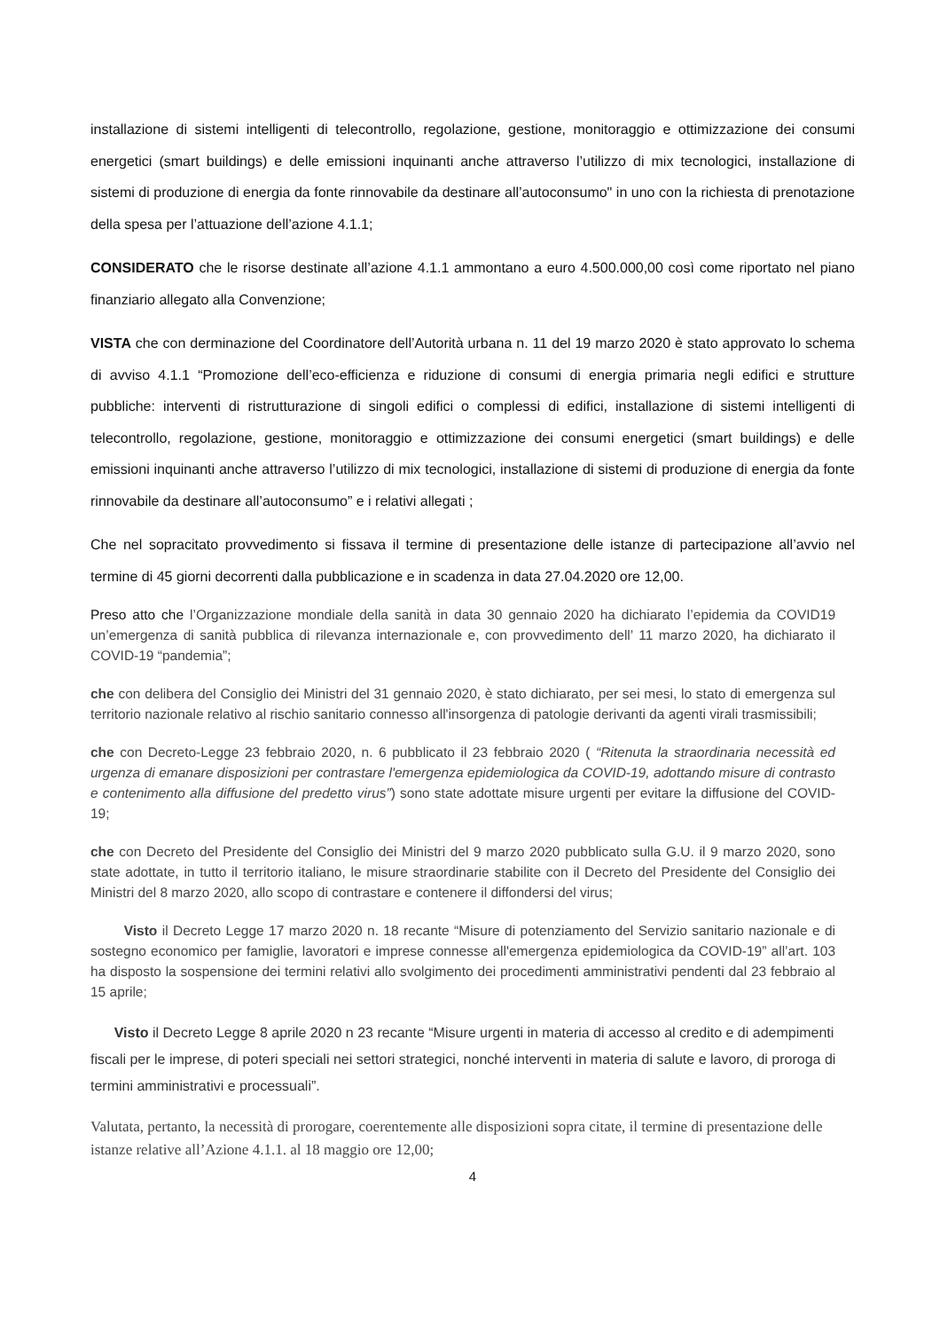installazione di sistemi intelligenti di telecontrollo, regolazione, gestione, monitoraggio e ottimizzazione dei consumi energetici (smart buildings) e delle emissioni inquinanti anche attraverso l’utilizzo di mix tecnologici, installazione di sistemi di produzione di energia da fonte rinnovabile da destinare all’autoconsumo" in uno con la richiesta di prenotazione della spesa per l’attuazione dell’azione 4.1.1;
CONSIDERATO che le risorse destinate all’azione 4.1.1 ammontano a euro 4.500.000,00 così come riportato nel piano finanziario allegato alla Convenzione;
VISTA che con derminazione del Coordinatore dell’Autorità urbana n. 11 del 19 marzo 2020 è stato approvato lo schema di avviso 4.1.1 “Promozione dell’eco-efficienza e riduzione di consumi di energia primaria negli edifici e strutture pubbliche: interventi di ristrutturazione di singoli edifici o complessi di edifici, installazione di sistemi intelligenti di telecontrollo, regolazione, gestione, monitoraggio e ottimizzazione dei consumi energetici (smart buildings) e delle emissioni inquinanti anche attraverso l’utilizzo di mix tecnologici, installazione di sistemi di produzione di energia da fonte rinnovabile da destinare all’autoconsumo” e i relativi allegati ;
Che nel sopracitato provvedimento si fissava il termine di presentazione delle istanze di partecipazione all’avvio nel termine di 45 giorni decorrenti dalla pubblicazione e in scadenza in data 27.04.2020 ore 12,00.
Preso atto che l’Organizzazione mondiale della sanità in data 30 gennaio 2020 ha dichiarato l’epidemia da COVID19 un’emergenza di sanità pubblica di rilevanza internazionale e, con provvedimento dell’ 11 marzo 2020, ha dichiarato il COVID-19 “pandemia”;
che con delibera del Consiglio dei Ministri del 31 gennaio 2020, è stato dichiarato, per sei mesi, lo stato di emergenza sul territorio nazionale relativo al rischio sanitario connesso all'insorgenza di patologie derivanti da agenti virali trasmissibili;
che con Decreto-Legge 23 febbraio 2020, n. 6 pubblicato il 23 febbraio 2020 ( “Ritenuta la straordinaria necessità ed urgenza di emanare disposizioni per contrastare l'emergenza epidemiologica da COVID-19, adottando misure di contrasto e contenimento alla diffusione del predetto virus”) sono state adottate misure urgenti per evitare la diffusione del COVID-19;
che con Decreto del Presidente del Consiglio dei Ministri del 9 marzo 2020 pubblicato sulla G.U. il 9 marzo 2020, sono state adottate, in tutto il territorio italiano, le misure straordinarie stabilite con il Decreto del Presidente del Consiglio dei Ministri del 8 marzo 2020, allo scopo di contrastare e contenere il diffondersi del virus;
Visto il Decreto Legge 17 marzo 2020 n. 18 recante “Misure di potenziamento del Servizio sanitario nazionale e di sostegno economico per famiglie, lavoratori e imprese connesse all'emergenza epidemiologica da COVID-19” all’art. 103 ha disposto la sospensione dei termini relativi allo svolgimento dei procedimenti amministrativi pendenti dal 23 febbraio al 15 aprile;
Visto il Decreto Legge 8 aprile 2020 n 23 recante “Misure urgenti in materia di accesso al credito e di adempimenti fiscali per le imprese, di poteri speciali nei settori strategici, nonché interventi in materia di salute e lavoro, di proroga di termini amministrativi e processuali”.
Valutata, pertanto, la necessità di prorogare, coerentemente alle disposizioni sopra citate, il termine di presentazione delle istanze relative all’Azione 4.1.1. al 18 maggio ore 12,00;
4